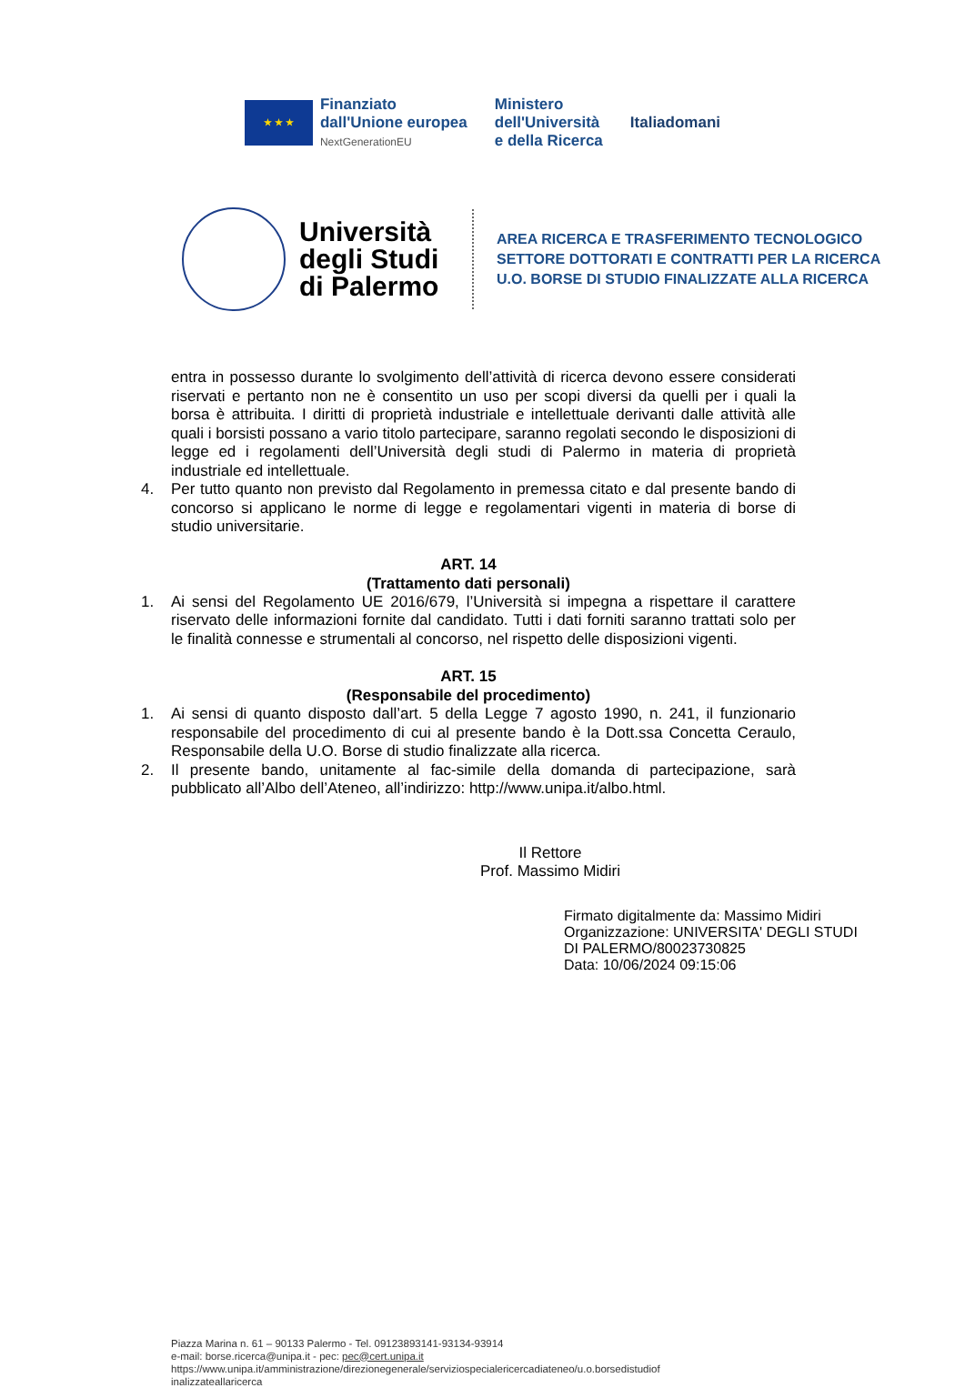★ ★ ★
Finanziato
dall'Unione europea
NextGenerationEU
Ministero
dell'Università
e della Ricerca
Italiadomani
Università degli Studi di Palermo
AREA RICERCA E TRASFERIMENTO TECNOLOGICO
SETTORE DOTTORATI E CONTRATTI PER LA RICERCA
U.O. BORSE DI STUDIO FINALIZZATE ALLA RICERCA
entra in possesso durante lo svolgimento dell’attività di ricerca devono essere considerati riservati e pertanto non ne è consentito un uso per scopi diversi da quelli per i quali la borsa è attribuita. I diritti di proprietà industriale e intellettuale derivanti dalle attività alle quali i borsisti possano a vario titolo partecipare, saranno regolati secondo le disposizioni di legge ed i regolamenti dell’Università degli studi di Palermo in materia di proprietà industriale ed intellettuale.
4. Per tutto quanto non previsto dal Regolamento in premessa citato e dal presente bando di concorso si applicano le norme di legge e regolamentari vigenti in materia di borse di studio universitarie.
ART. 14
(Trattamento dati personali)
1. Ai sensi del Regolamento UE 2016/679, l’Università si impegna a rispettare il carattere riservato delle informazioni fornite dal candidato. Tutti i dati forniti saranno trattati solo per le finalità connesse e strumentali al concorso, nel rispetto delle disposizioni vigenti.
ART. 15
(Responsabile del procedimento)
1. Ai sensi di quanto disposto dall’art. 5 della Legge 7 agosto 1990, n. 241, il funzionario responsabile del procedimento di cui al presente bando è la Dott.ssa Concetta Ceraulo, Responsabile della U.O. Borse di studio finalizzate alla ricerca.
2. Il presente bando, unitamente al fac-simile della domanda di partecipazione, sarà pubblicato all’Albo dell’Ateneo, all’indirizzo: http://www.unipa.it/albo.html.
Il Rettore
Prof. Massimo Midiri
Firmato digitalmente da: Massimo Midiri
Organizzazione: UNIVERSITA' DEGLI STUDI
DI PALERMO/80023730825
Data: 10/06/2024 09:15:06
Piazza Marina n. 61 – 90133 Palermo - Tel. 09123893141-93134-93914
e-mail: borse.ricerca@unipa.it - pec: pec@cert.unipa.it
https://www.unipa.it/amministrazione/direzionegenerale/serviziospecialericercadiateneo/u.o.borsedistudiof
inalizzateallaricerca